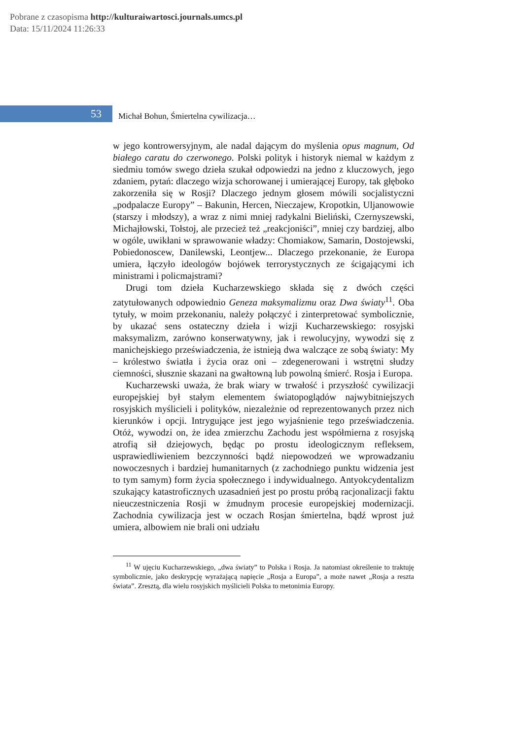Pobrane z czasopisma http://kulturaiwartosci.journals.umcs.pl
Data: 15/11/2024 11:26:33
53
Michał Bohun, Śmiertelna cywilizacja…
w jego kontrowersyjnym, ale nadal dającym do myślenia opus magnum, Od białego caratu do czerwonego. Polski polityk i historyk niemal w każdym z siedmiu tomów swego dzieła szukał odpowiedzi na jedno z kluczowych, jego zdaniem, pytań: dlaczego wizja schorowanej i umierającej Europy, tak głęboko zakorzeniła się w Rosji? Dlaczego jednym głosem mówili socjalistyczni „podpalacze Europy” – Bakunin, Hercen, Nieczajew, Kropotkin, Uljanowowie (starszy i młodszy), a wraz z nimi mniej radykalni Bieliński, Czernyszewski, Michajłowski, Tołstoj, ale przecież też „reakcjoniści”, mniej czy bardziej, albo w ogóle, uwikłani w sprawowanie władzy: Chomiakow, Samarin, Dostojewski, Pobiedonoscew, Danilewski, Leontjew... Dlaczego przekonanie, że Europa umiera, łączyło ideologów bojówek terrorystycznych ze ścigającymi ich ministrami i policmajstrami?
Drugi tom dzieła Kucharzewskiego składa się z dwóch części zatytułowanych odpowiednio Geneza maksymalizmu oraz Dwa światy<sup>11</sup>. Oba tytuły, w moim przekonaniu, należy połączyć i zinterpretować symbolicznie, by ukazać sens ostateczny dzieła i wizji Kucharzewskiego: rosyjski maksymalizm, zarówno konserwatywny, jak i rewolucyjny, wywodzi się z manichejskiego przeświadczenia, że istnieją dwa walczące ze sobą światy: My – królestwo światła i życia oraz oni – zdegenerowani i wstrętni słudzy ciemności, słusznie skazani na gwałtowną lub powolną śmierć. Rosja i Europa.
Kucharzewski uważa, że brak wiary w trwałość i przyszłość cywilizacji europejskiej był stałym elementem światopoglądów najwybitniejszych rosyjskich myślicieli i polityków, niezależnie od reprezentowanych przez nich kierunków i opcji. Intrygujące jest jego wyjaśnienie tego przeświadczenia. Otóż, wywodzi on, że idea zmierzchu Zachodu jest współmierna z rosyjską atrofią sił dziejowych, będąc po prostu ideologicznym refleksem, usprawiedliwieniem bezczynności bądź niepowodzeń we wprowadzaniu nowoczesnych i bardziej humanitarnych (z zachodniego punktu widzenia jest to tym samym) form życia społecznego i indywidualnego. Antyokcydentalizm szukający katastroficznych uzasadnień jest po prostu próbą racjonalizacji faktu nieuczestniczenia Rosji w żmudnym procesie europejskiej modernizacji. Zachodnia cywilizacja jest w oczach Rosjan śmiertelna, bądź wprost już umiera, albowiem nie brali oni udziału
<sup>11</sup> W ujęciu Kucharzewskiego, „dwa światy” to Polska i Rosja. Ja natomiast określenie to traktuję symbolicznie, jako deskrypcję wyrażającą napięcie „Rosja a Europa”, a może nawet „Rosja a reszta świata”. Zresztą, dla wielu rosyjskich myślicieli Polska to metonimia Europy.